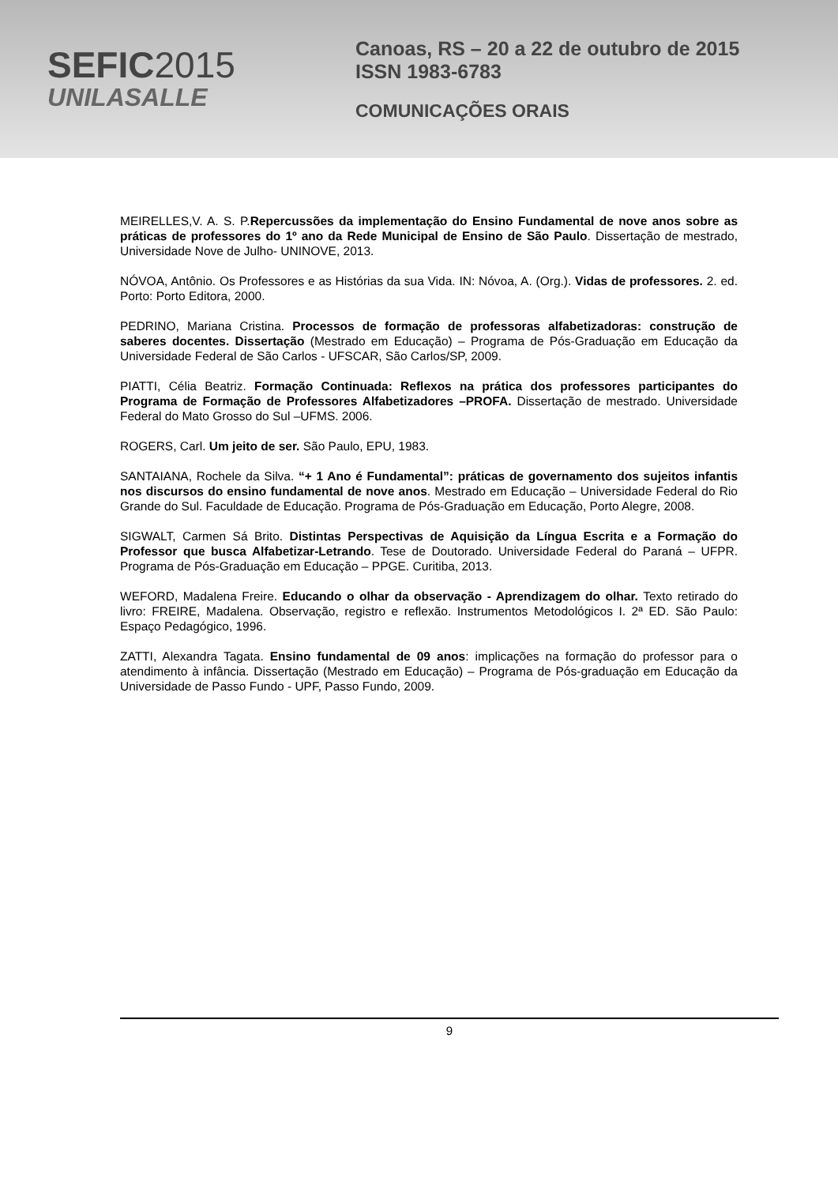SEFIC2015
UNILASALLE
Canoas, RS – 20 a 22 de outubro de 2015
ISSN 1983-6783
COMUNICAÇÕES ORAIS
MEIRELLES,V. A. S. P.Repercussões da implementação do Ensino Fundamental de nove anos sobre as práticas de professores do 1º ano da Rede Municipal de Ensino de São Paulo. Dissertação de mestrado, Universidade Nove de Julho- UNINOVE, 2013.
NÓVOA, Antônio. Os Professores e as Histórias da sua Vida. IN: Nóvoa, A. (Org.). Vidas de professores. 2. ed. Porto: Porto Editora, 2000.
PEDRINO, Mariana Cristina. Processos de formação de professoras alfabetizadoras: construção de saberes docentes. Dissertação (Mestrado em Educação) – Programa de Pós-Graduação em Educação da Universidade Federal de São Carlos - UFSCAR, São Carlos/SP, 2009.
PIATTI, Célia Beatriz. Formação Continuada: Reflexos na prática dos professores participantes do Programa de Formação de Professores Alfabetizadores –PROFA. Dissertação de mestrado. Universidade Federal do Mato Grosso do Sul –UFMS. 2006.
ROGERS, Carl. Um jeito de ser. São Paulo, EPU, 1983.
SANTAIANA, Rochele da Silva. “+ 1 Ano é Fundamental”: práticas de governamento dos sujeitos infantis nos discursos do ensino fundamental de nove anos. Mestrado em Educação – Universidade Federal do Rio Grande do Sul. Faculdade de Educação. Programa de Pós-Graduação em Educação, Porto Alegre, 2008.
SIGWALT, Carmen Sá Brito. Distintas Perspectivas de Aquisição da Língua Escrita e a Formação do Professor que busca Alfabetizar-Letrando. Tese de Doutorado. Universidade Federal do Paraná – UFPR. Programa de Pós-Graduação em Educação – PPGE. Curitiba, 2013.
WEFORD, Madalena Freire. Educando o olhar da observação - Aprendizagem do olhar. Texto retirado do livro: FREIRE, Madalena. Observação, registro e reflexão. Instrumentos Metodológicos I. 2ª ED. São Paulo: Espaço Pedagógico, 1996.
ZATTI, Alexandra Tagata. Ensino fundamental de 09 anos: implicações na formação do professor para o atendimento à infância. Dissertação (Mestrado em Educação) – Programa de Pós-graduação em Educação da Universidade de Passo Fundo - UPF, Passo Fundo, 2009.
9